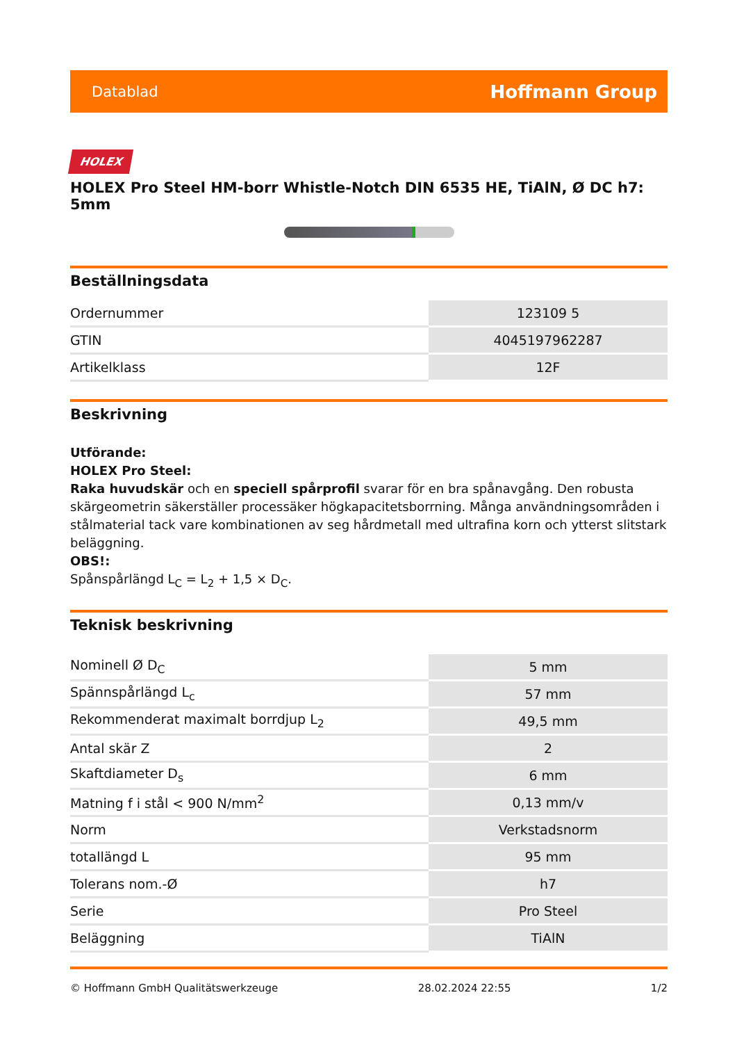Datablad Hoffmann Group
HOLEX
HOLEX Pro Steel HM-borr Whistle-Notch DIN 6535 HE, TiAlN, Ø DC h7: 5mm
Beställningsdata
| Ordernummer | 123109 5 |
| GTIN | 4045197962287 |
| Artikelklass | 12F |
Beskrivning
Utförande:
HOLEX Pro Steel:
Raka huvudskär och en speciell spårprofil svarar för en bra spånavgång. Den robusta skärgeometrin säkerställer processäker högkapacitetsborrning. Många användningsområden i stålmaterial tack vare kombinationen av seg hårdmetall med ultrafina korn och ytterst slitstark beläggning.
OBS!:
Spånspårlängd L<sub>C</sub> = L<sub>2</sub> + 1,5 × D<sub>C</sub>.
Teknisk beskrivning
| Nominell Ø D<sub>C</sub> | 5 mm |
| Spännspårlängd L<sub>c</sub> | 57 mm |
| Rekommenderat maximalt borrdjup L<sub>2</sub> | 49,5 mm |
| Antal skär Z | 2 |
| Skaftdiameter D<sub>s</sub> | 6 mm |
| Matning f i stål < 900 N/mm<sup>2</sup> | 0,13 mm/v |
| Norm | Verkstadsnorm |
| totallängd L | 95 mm |
| Tolerans nom.-Ø | h7 |
| Serie | Pro Steel |
| Beläggning | TiAlN |
© Hoffmann GmbH Qualitätswerkzeuge 28.02.2024 22:55 1/2